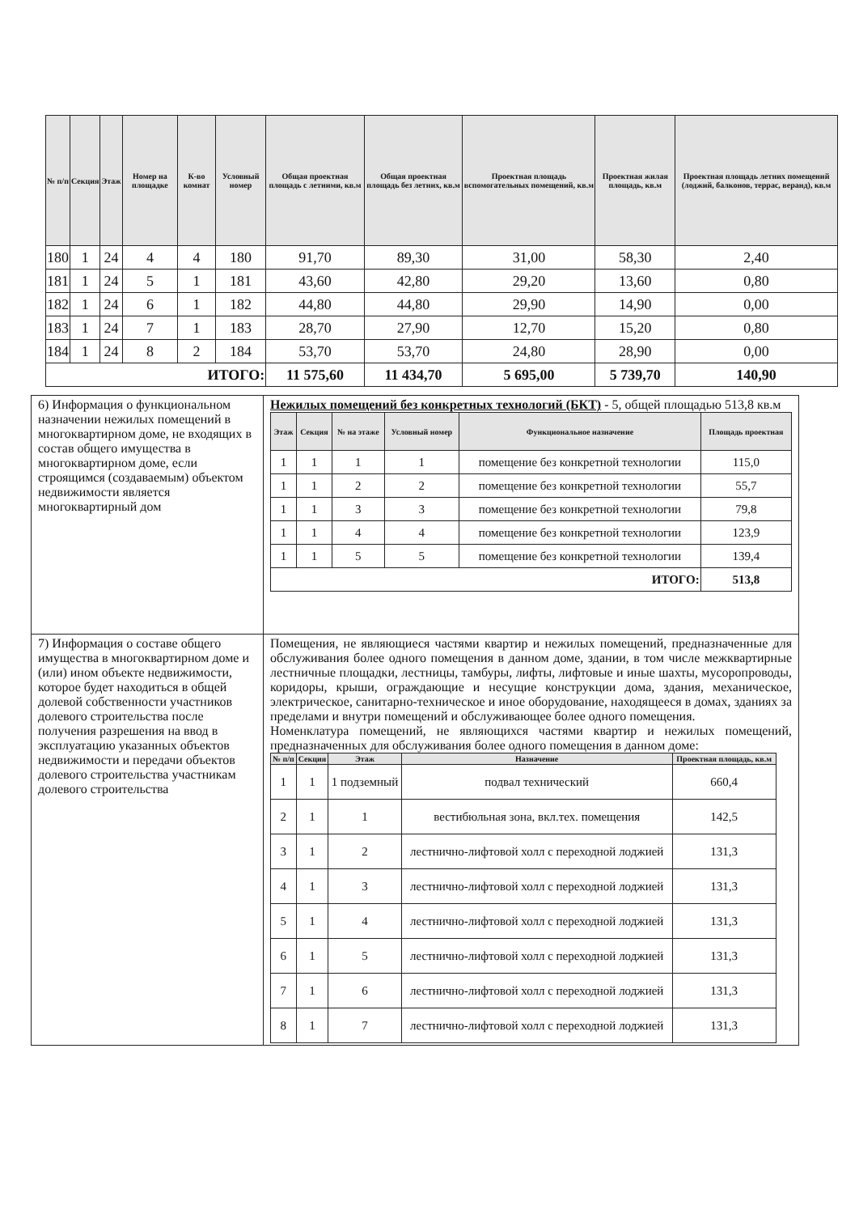| № п/п | Секция | Этаж | Номер на площадке | К-во комнат | Условный номер | Общая проектная площадь с летними, кв.м | Общая проектная площадь без летних, кв.м | Проектная площадь вспомогательных помещений, кв.м | Проектная жилая площадь, кв.м | Проектная площадь летних помещений (лоджий, балконов, террас, веранд), кв.м |
| --- | --- | --- | --- | --- | --- | --- | --- | --- | --- | --- |
| 180 | 1 | 24 | 4 | 4 | 180 | 91,70 | 89,30 | 31,00 | 58,30 | 2,40 |
| 181 | 1 | 24 | 5 | 1 | 181 | 43,60 | 42,80 | 29,20 | 13,60 | 0,80 |
| 182 | 1 | 24 | 6 | 1 | 182 | 44,80 | 44,80 | 29,90 | 14,90 | 0,00 |
| 183 | 1 | 24 | 7 | 1 | 183 | 28,70 | 27,90 | 12,70 | 15,20 | 0,80 |
| 184 | 1 | 24 | 8 | 2 | 184 | 53,70 | 53,70 | 24,80 | 28,90 | 0,00 |
| ИТОГО: | | | | | | 11 575,60 | 11 434,70 | 5 695,00 | 5 739,70 | 140,90 |
| 6) Информация о функциональном назначении нежилых помещений в многоквартирном доме, не входящих в состав общего имущества в многоквартирном доме, если строящимся (создаваемым) объектом недвижимости является многоквартирный дом | Нежилых помещений без конкретных технологий (БКТ) - 5, общей площадью 513,8 кв.м / Этаж / Секция / № на этаже / Условный номер / Функциональное назначение / Площадь проектная / / --- / --- / --- / --- / --- / --- / / 1 / 1 / 1 / 1 / помещение без конкретной технологии / 115,0 / / 1 / 1 / 2 / 2 / помещение без конкретной технологии / 55,7 / / 1 / 1 / 3 / 3 / помещение без конкретной технологии / 79,8 / / 1 / 1 / 4 / 4 / помещение без конкретной технологии / 123,9 / / 1 / 1 / 5 / 5 / помещение без конкретной технологии / 139,4 / / ИТОГО: / / / / / 513,8 / |
| 7) Информация о составе общего имущества в многоквартирном доме и (или) ином объекте недвижимости, которое будет находиться в общей долевой собственности участников долевого строительства после получения разрешения на ввод в эксплуатацию указанных объектов недвижимости и передачи объектов долевого строительства участникам долевого строительства | Помещения, не являющиеся частями квартир и нежилых помещений, предназначенные для обслуживания более одного помещения в данном доме, здании, в том числе межквартирные лестничные площадки, лестницы, тамбуры, лифты, лифтовые и иные шахты, мусоропроводы, коридоры, крыши, ограждающие и несущие конструкции дома, здания, механическое, электрическое, санитарно-техническое и иное оборудование, находящееся в домах, зданиях за пределами и внутри помещений и обслуживающее более одного помещения. Номенклатура помещений, не являющихся частями квартир и нежилых помещений, предназначенных для обслуживания более одного помещения в данном доме: / № п/п / Секция / Этаж / Назначение / Проектная площадь, кв.м / / --- / --- / --- / --- / --- / / 1 / 1 / 1 подземный / подвал технический / 660,4 / / 2 / 1 / 1 / вестибюльная зона, вкл.тех. помещения / 142,5 / / 3 / 1 / 2 / лестнично-лифтовой холл с переходной лоджией / 131,3 / / 4 / 1 / 3 / лестнично-лифтовой холл с переходной лоджией / 131,3 / / 5 / 1 / 4 / лестнично-лифтовой холл с переходной лоджией / 131,3 / / 6 / 1 / 5 / лестнично-лифтовой холл с переходной лоджией / 131,3 / / 7 / 1 / 6 / лестнично-лифтовой холл с переходной лоджией / 131,3 / / 8 / 1 / 7 / лестнично-лифтовой холл с переходной лоджией / 131,3 / |